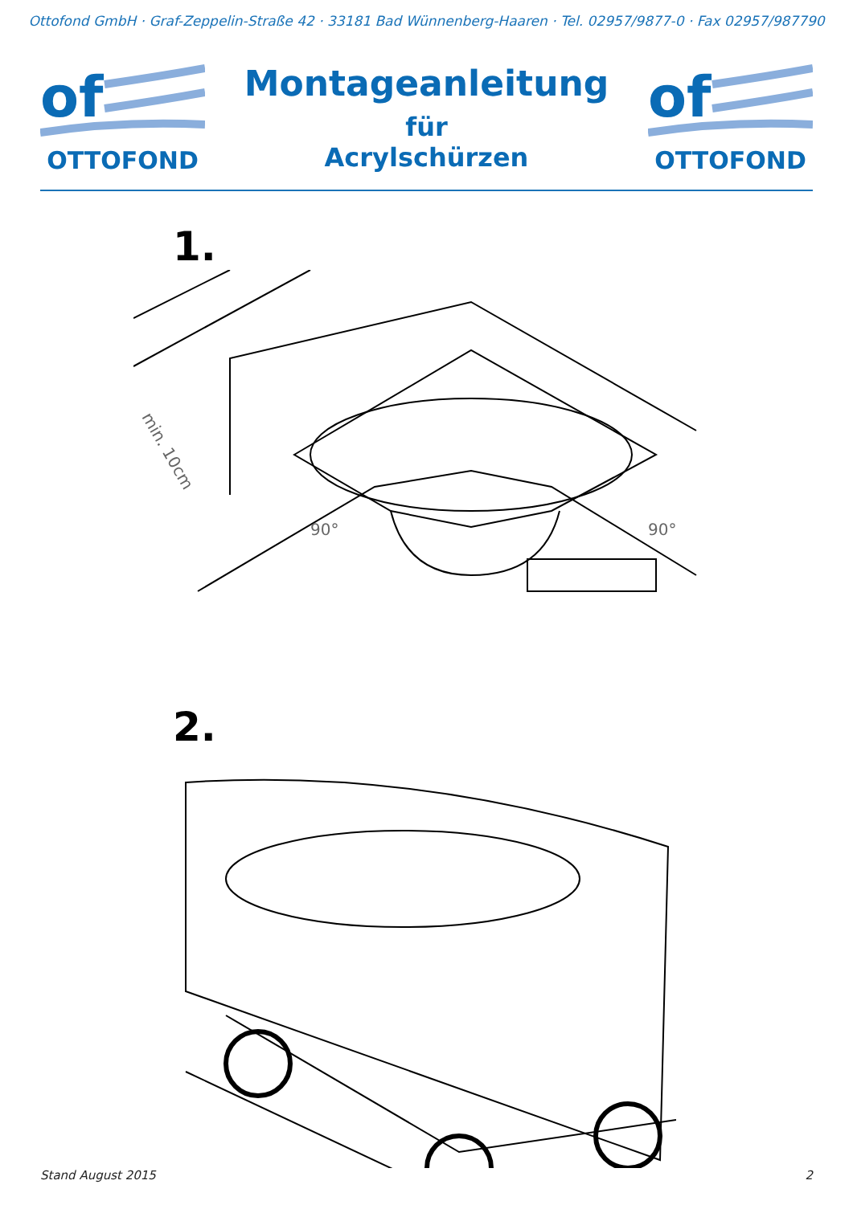Ottofond GmbH · Graf-Zeppelin-Straße 42 · 33181 Bad Wünnenberg-Haaren · Tel. 02957/9877-0 · Fax 02957/987790
of
OTTOFOND
Montageanleitung
für
Acrylschürzen
of
OTTOFOND
1.
min. 10cm
90°
90°
2.
Stand August 2015 2